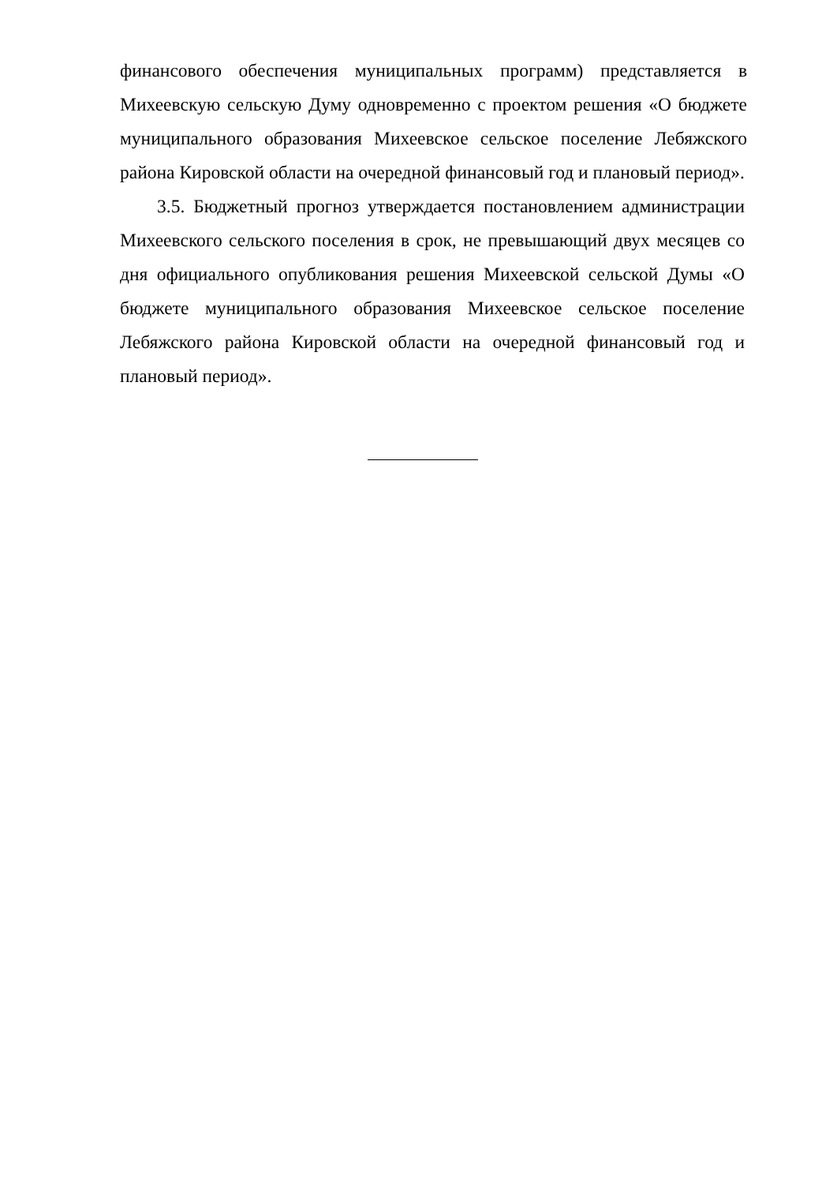финансового обеспечения муниципальных программ) представляется в Михеевскую сельскую Думу одновременно с проектом решения «О бюджете муниципального образования Михеевское сельское поселение Лебяжского района Кировской области на очередной финансовый год и плановый период».
3.5. Бюджетный прогноз утверждается постановлением администрации Михеевского сельского поселения в срок, не превышающий двух месяцев со дня официального опубликования решения Михеевской сельской Думы «О бюджете муниципального образования Михеевское сельское поселение Лебяжского района Кировской области на очередной финансовый год и плановый период».